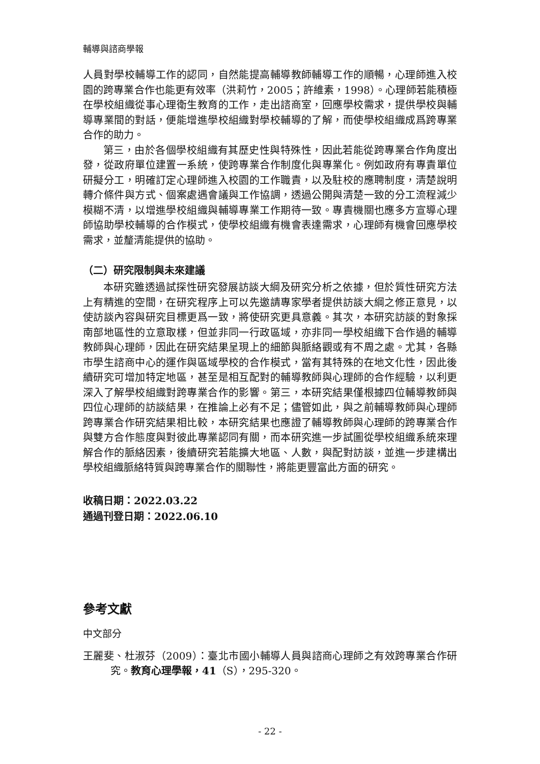輔導與諮商學報
人員對學校輔導工作的認同，自然能提高輔導教師輔導工作的順暢，心理師進入校園的跨專業合作也能更有效率（洪莉竹，2005；許維素，1998）。心理師若能積極在學校組織從事心理衛生教育的工作，走出諮商室，回應學校需求，提供學校與輔導專業間的對話，便能增進學校組織對學校輔導的了解，而使學校組織成爲跨專業合作的助力。
第三，由於各個學校組織有其歷史性與特殊性，因此若能從跨專業合作角度出發，從政府單位建置一系統，使跨專業合作制度化與專業化。例如政府有專責單位研擬分工，明確訂定心理師進入校園的工作職責，以及駐校的應聘制度，清楚說明轉介條件與方式、個案處遇會議與工作協調，透過公開與清楚一致的分工流程減少模糊不清，以增進學校組織與輔導專業工作期待一致。專責機關也應多方宣導心理師協助學校輔導的合作模式，使學校組織有機會表達需求，心理師有機會回應學校需求，並釐清能提供的協助。
（二）研究限制與未來建議
本研究雖透過試探性研究發展訪談大綱及研究分析之依據，但於質性研究方法上有精進的空間，在研究程序上可以先邀請專家學者提供訪談大綱之修正意見，以使訪談內容與研究目標更爲一致，將使研究更具意義。其次，本研究訪談的對象採南部地區性的立意取樣，但並非同一行政區域，亦非同一學校組織下合作過的輔導教師與心理師，因此在研究結果呈現上的細節與脈絡觀或有不周之處。尤其，各縣市學生諮商中心的運作與區域學校的合作模式，當有其特殊的在地文化性，因此後續研究可增加特定地區，甚至是相互配對的輔導教師與心理師的合作經驗，以利更深入了解學校組織對跨專業合作的影響。第三，本研究結果僅根據四位輔導教師與四位心理師的訪談結果，在推論上必有不足；儘管如此，與之前輔導教師與心理師跨專業合作研究結果相比較，本研究結果也應證了輔導教師與心理師的跨專業合作與雙方合作態度與對彼此專業認同有關，而本研究進一步試圖從學校組織系統來理解合作的脈絡因素，後續研究若能擴大地區、人數，與配對訪談，並進一步建構出學校組織脈絡特質與跨專業合作的關聯性，將能更豐富此方面的研究。
收稿日期：2022.03.22
通過刊登日期：2022.06.10
參考文獻
中文部分
王麗斐、杜淑芬（2009）：臺北市國小輔導人員與諮商心理師之有效跨專業合作研究。教育心理學報，41（S），295-320。
- 22 -